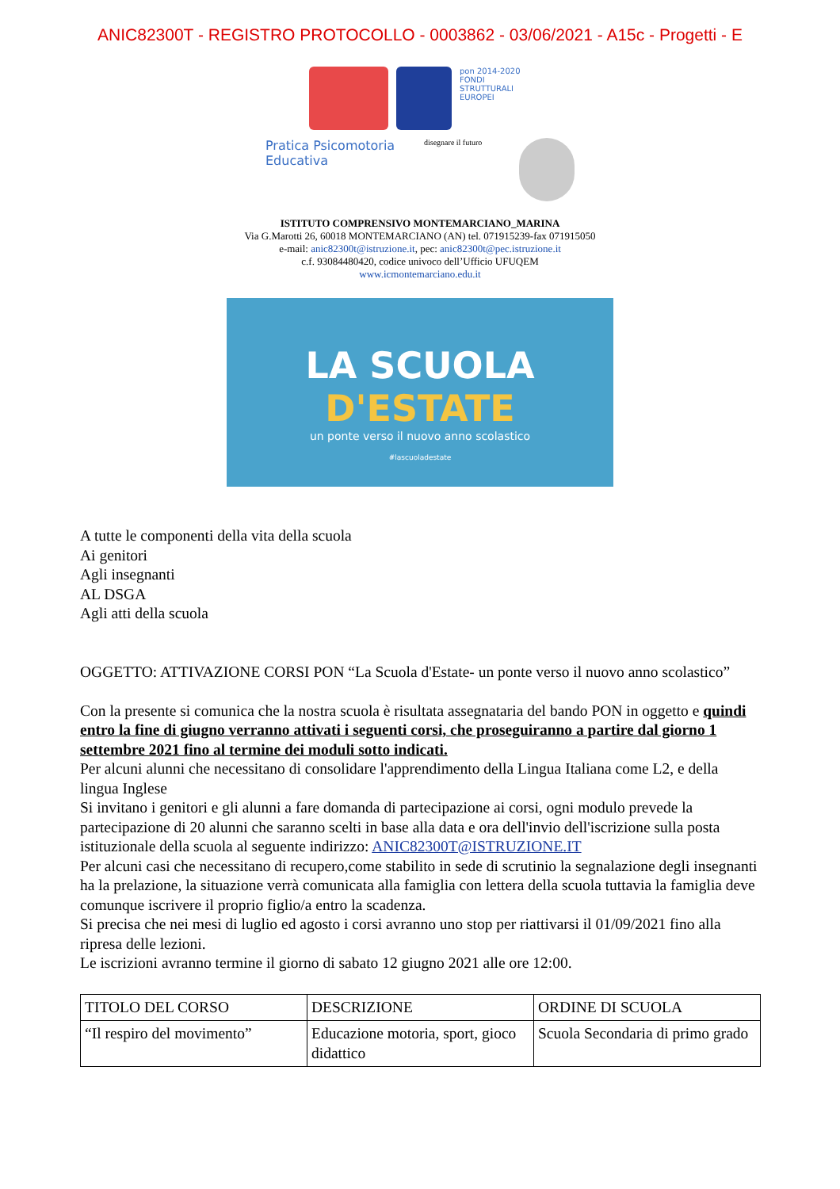ANIC82300T - REGISTRO PROTOCOLLO - 0003862 - 03/06/2021 - A15c - Progetti - E
pon 2014-2020 FONDI STRUTTURALI EUROPEI
Pratica Psicomotoria Educativa
disegnare il futuro
ISTITUTO COMPRENSIVO MONTEMARCIANO_MARINA
Via G.Marotti 26, 60018 MONTEMARCIANO (AN) tel. 071915239-fax 071915050
e-mail: anic82300t@istruzione.it, pec: anic82300t@pec.istruzione.it
c.f. 93084480420, codice univoco dell’Ufficio UFUQEM
www.icmontemarciano.edu.it
LA SCUOLA
D'ESTATE
un ponte verso il nuovo anno scolastico
#lascuoladestate
A tutte le componenti della vita della scuola
Ai genitori
Agli insegnanti
AL DSGA
Agli atti della scuola
OGGETTO: ATTIVAZIONE CORSI PON “La Scuola d'Estate- un ponte verso il nuovo anno scolastico”
Con la presente si comunica che la nostra scuola è risultata assegnataria del bando PON in oggetto e quindi entro la fine di giugno verranno attivati i seguenti corsi, che proseguiranno a partire dal giorno 1 settembre 2021 fino al termine dei moduli sotto indicati.
Per alcuni alunni che necessitano di consolidare l'apprendimento della Lingua Italiana come L2, e della lingua Inglese
Si invitano i genitori e gli alunni a fare domanda di partecipazione ai corsi, ogni modulo prevede la partecipazione di 20 alunni che saranno scelti in base alla data e ora dell'invio dell'iscrizione sulla posta istituzionale della scuola al seguente indirizzo: ANIC82300T@ISTRUZIONE.IT
Per alcuni casi che necessitano di recupero,come stabilito in sede di scrutinio la segnalazione degli insegnanti ha la prelazione, la situazione verrà comunicata alla famiglia con lettera della scuola tuttavia la famiglia deve comunque iscrivere il proprio figlio/a entro la scadenza.
Si precisa che nei mesi di luglio ed agosto i corsi avranno uno stop per riattivarsi il 01/09/2021 fino alla ripresa delle lezioni.
Le iscrizioni avranno termine il giorno di sabato 12 giugno 2021 alle ore 12:00.
| TITOLO DEL CORSO | DESCRIZIONE | ORDINE DI SCUOLA |
| “Il respiro del movimento” | Educazione motoria, sport, gioco didattico | Scuola Secondaria di primo grado |